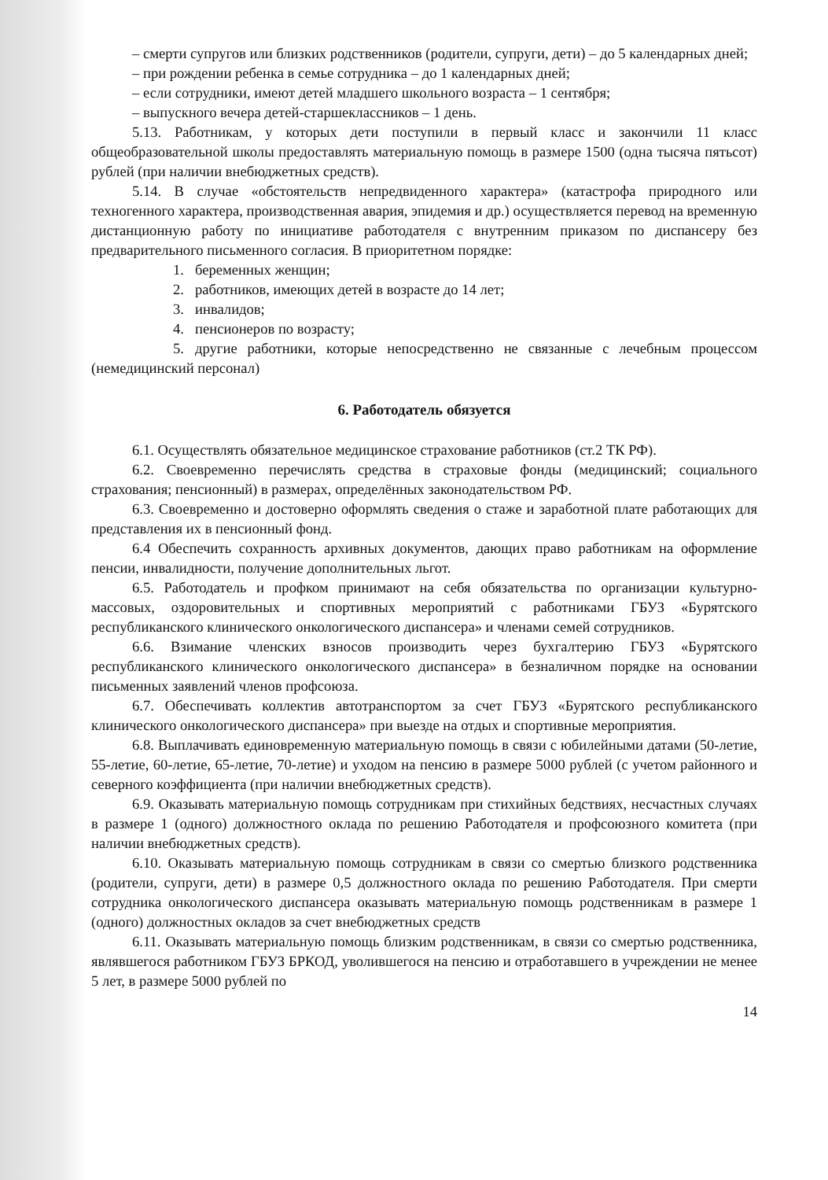– смерти супругов или близких родственников (родители, супруги, дети) – до 5 календарных дней;
– при рождении ребенка в семье сотрудника – до 1 календарных дней;
– если сотрудники, имеют детей младшего школьного возраста – 1 сентября;
– выпускного вечера детей-старшеклассников – 1 день.
5.13. Работникам, у которых дети поступили в первый класс и закончили 11 класс общеобразовательной школы предоставлять материальную помощь в размере 1500 (одна тысяча пятьсот) рублей (при наличии внебюджетных средств).
5.14. В случае «обстоятельств непредвиденного характера» (катастрофа природного или техногенного характера, производственная авария, эпидемия и др.) осуществляется перевод на временную дистанционную работу по инициативе работодателя с внутренним приказом по диспансеру без предварительного письменного согласия. В приоритетном порядке:
1. беременных женщин;
2. работников, имеющих детей в возрасте до 14 лет;
3. инвалидов;
4. пенсионеров по возрасту;
5. другие работники, которые непосредственно не связанные с лечебным процессом (немедицинский персонал)
6. Работодатель обязуется
6.1. Осуществлять обязательное медицинское страхование работников (ст.2 ТК РФ).
6.2. Своевременно перечислять средства в страховые фонды (медицинский; социального страхования; пенсионный) в размерах, определённых законодательством РФ.
6.3. Своевременно и достоверно оформлять сведения о стаже и заработной плате работающих для представления их в пенсионный фонд.
6.4 Обеспечить сохранность архивных документов, дающих право работникам на оформление пенсии, инвалидности, получение дополнительных льгот.
6.5. Работодатель и профком принимают на себя обязательства по организации культурно-массовых, оздоровительных и спортивных мероприятий с работниками ГБУЗ «Бурятского республиканского клинического онкологического диспансера» и членами семей сотрудников.
6.6. Взимание членских взносов производить через бухгалтерию ГБУЗ «Бурятского республиканского клинического онкологического диспансера» в безналичном порядке на основании письменных заявлений членов профсоюза.
6.7. Обеспечивать коллектив автотранспортом за счет ГБУЗ «Бурятского республиканского клинического онкологического диспансера» при выезде на отдых и спортивные мероприятия.
6.8. Выплачивать единовременную материальную помощь в связи с юбилейными датами (50-летие, 55-летие, 60-летие, 65-летие, 70-летие) и уходом на пенсию в размере 5000 рублей (с учетом районного и северного коэффициента (при наличии внебюджетных средств).
6.9. Оказывать материальную помощь сотрудникам при стихийных бедствиях, несчастных случаях в размере 1 (одного) должностного оклада по решению Работодателя и профсоюзного комитета (при наличии внебюджетных средств).
6.10. Оказывать материальную помощь сотрудникам в связи со смертью близкого родственника (родители, супруги, дети) в размере 0,5 должностного оклада по решению Работодателя. При смерти сотрудника онкологического диспансера оказывать материальную помощь родственникам в размере 1 (одного) должностных окладов за счет внебюджетных средств
6.11. Оказывать материальную помощь близким родственникам, в связи со смертью родственника, являвшегося работником ГБУЗ БРКОД, уволившегося на пенсию и отработавшего в учреждении не менее 5 лет, в размере 5000 рублей по
14